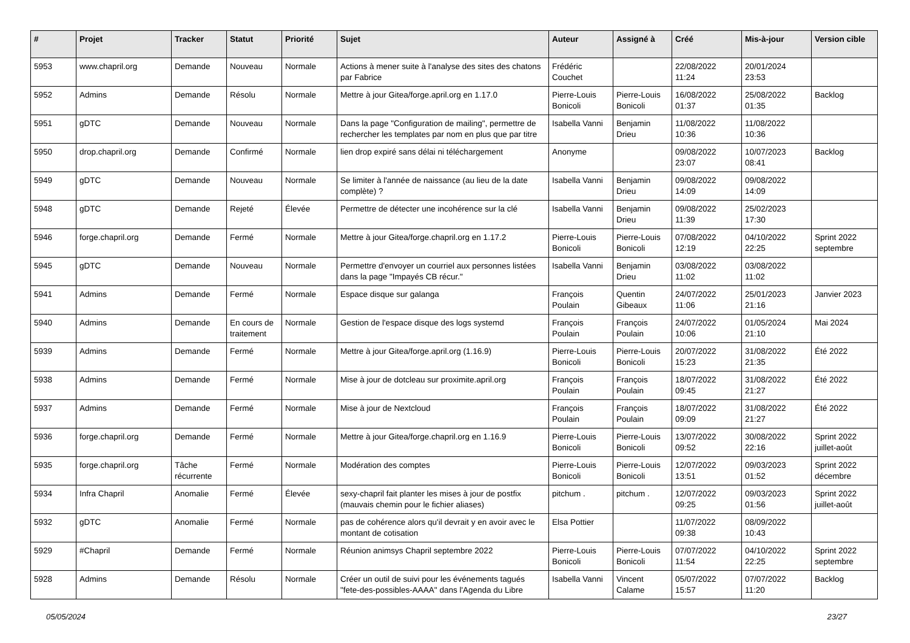| # | Projet | Tracker | Statut | Priorité | Sujet | Auteur | Assigné à | Créé | Mis-à-jour | Version cible |
| --- | --- | --- | --- | --- | --- | --- | --- | --- | --- | --- |
| 5953 | www.chapril.org | Demande | Nouveau | Normale | Actions à mener suite à l'analyse des sites des chatons par Fabrice | Frédéric Couchet | | 22/08/2022 11:24 | 20/01/2024 23:53 | |
| 5952 | Admins | Demande | Résolu | Normale | Mettre à jour Gitea/forge.april.org en 1.17.0 | Pierre-Louis Bonicoli | Pierre-Louis Bonicoli | 16/08/2022 01:37 | 25/08/2022 01:35 | Backlog |
| 5951 | gDTC | Demande | Nouveau | Normale | Dans la page "Configuration de mailing", permettre de rechercher les templates par nom en plus que par titre | Isabella Vanni | Benjamin Drieu | 11/08/2022 10:36 | 11/08/2022 10:36 | |
| 5950 | drop.chapril.org | Demande | Confirmé | Normale | lien drop expiré sans délai ni téléchargement | Anonyme | | 09/08/2022 23:07 | 10/07/2023 08:41 | Backlog |
| 5949 | gDTC | Demande | Nouveau | Normale | Se limiter à l'année de naissance (au lieu de la date complète) ? | Isabella Vanni | Benjamin Drieu | 09/08/2022 14:09 | 09/08/2022 14:09 | |
| 5948 | gDTC | Demande | Rejeté | Élevée | Permettre de détecter une incohérence sur la clé | Isabella Vanni | Benjamin Drieu | 09/08/2022 11:39 | 25/02/2023 17:30 | |
| 5946 | forge.chapril.org | Demande | Fermé | Normale | Mettre à jour Gitea/forge.chapril.org en 1.17.2 | Pierre-Louis Bonicoli | Pierre-Louis Bonicoli | 07/08/2022 12:19 | 04/10/2022 22:25 | Sprint 2022 septembre |
| 5945 | gDTC | Demande | Nouveau | Normale | Permettre d'envoyer un courriel aux personnes listées dans la page "Impayés CB récur." | Isabella Vanni | Benjamin Drieu | 03/08/2022 11:02 | 03/08/2022 11:02 | |
| 5941 | Admins | Demande | Fermé | Normale | Espace disque sur galanga | François Poulain | Quentin Gibeaux | 24/07/2022 11:06 | 25/01/2023 21:16 | Janvier 2023 |
| 5940 | Admins | Demande | En cours de traitement | Normale | Gestion de l'espace disque des logs systemd | François Poulain | François Poulain | 24/07/2022 10:06 | 01/05/2024 21:10 | Mai 2024 |
| 5939 | Admins | Demande | Fermé | Normale | Mettre à jour Gitea/forge.april.org (1.16.9) | Pierre-Louis Bonicoli | Pierre-Louis Bonicoli | 20/07/2022 15:23 | 31/08/2022 21:35 | Été 2022 |
| 5938 | Admins | Demande | Fermé | Normale | Mise à jour de dotcleau sur proximite.april.org | François Poulain | François Poulain | 18/07/2022 09:45 | 31/08/2022 21:27 | Été 2022 |
| 5937 | Admins | Demande | Fermé | Normale | Mise à jour de Nextcloud | François Poulain | François Poulain | 18/07/2022 09:09 | 31/08/2022 21:27 | Été 2022 |
| 5936 | forge.chapril.org | Demande | Fermé | Normale | Mettre à jour Gitea/forge.chapril.org en 1.16.9 | Pierre-Louis Bonicoli | Pierre-Louis Bonicoli | 13/07/2022 09:52 | 30/08/2022 22:16 | Sprint 2022 juillet-août |
| 5935 | forge.chapril.org | Tâche récurrente | Fermé | Normale | Modération des comptes | Pierre-Louis Bonicoli | Pierre-Louis Bonicoli | 12/07/2022 13:51 | 09/03/2023 01:52 | Sprint 2022 décembre |
| 5934 | Infra Chapril | Anomalie | Fermé | Élevée | sexy-chapril fait planter les mises à jour de postfix (mauvais chemin pour le fichier aliases) | pitchum . | pitchum . | 12/07/2022 09:25 | 09/03/2023 01:56 | Sprint 2022 juillet-août |
| 5932 | gDTC | Anomalie | Fermé | Normale | pas de cohérence alors qu'il devrait y en avoir avec le montant de cotisation | Elsa Pottier | | 11/07/2022 09:38 | 08/09/2022 10:43 | |
| 5929 | #Chapril | Demande | Fermé | Normale | Réunion animsys Chapril septembre 2022 | Pierre-Louis Bonicoli | Pierre-Louis Bonicoli | 07/07/2022 11:54 | 04/10/2022 22:25 | Sprint 2022 septembre |
| 5928 | Admins | Demande | Résolu | Normale | Créer un outil de suivi pour les événements tagués "fete-des-possibles-AAAA" dans l'Agenda du Libre | Isabella Vanni | Vincent Calame | 05/07/2022 15:57 | 07/07/2022 11:20 | Backlog |
05/05/2024 23/27